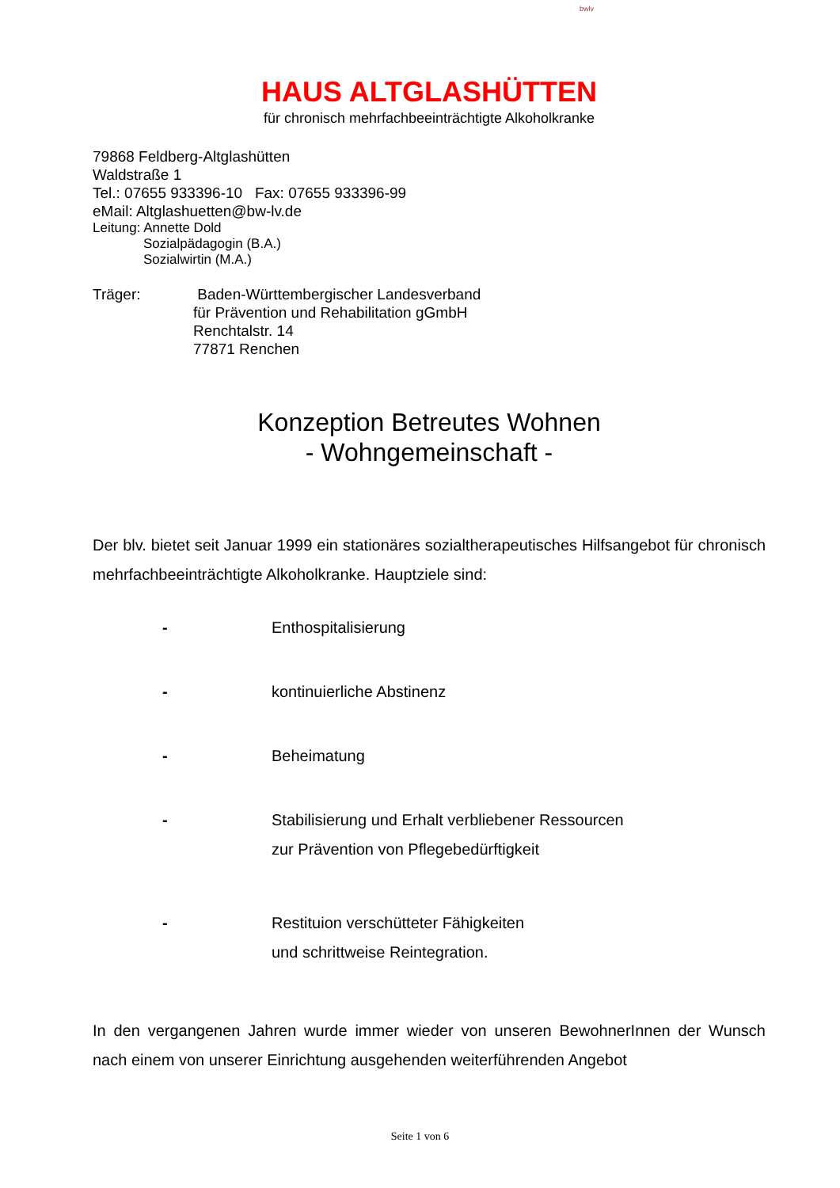bwlv
HAUS ALTGLASHÜTTEN
für chronisch mehrfachbeeinträchtigte Alkoholkranke
79868 Feldberg-Altglashütten
Waldstraße 1
Tel.: 07655 933396-10 Fax: 07655 933396-99
eMail: Altglashuetten@bw-lv.de
Leitung: Annette Dold
Sozialpädagogin (B.A.)
Sozialwirtin (M.A.)
Träger: Baden-Württembergischer Landesverband
für Prävention und Rehabilitation gGmbH
Renchtalstr. 14
77871 Renchen
Konzeption Betreutes Wohnen
- Wohngemeinschaft -
Der blv. bietet seit Januar 1999 ein stationäres sozialtherapeutisches Hilfsangebot für chronisch mehrfachbeeinträchtigte Alkoholkranke. Hauptziele sind:
- Enthospitalisierung
- kontinuierliche Abstinenz
- Beheimatung
- Stabilisierung und Erhalt verbliebener Ressourcen
zur Prävention von Pflegebedürftigkeit
- Restituion verschütteter Fähigkeiten
und schrittweise Reintegration.
In den vergangenen Jahren wurde immer wieder von unseren BewohnerInnen der Wunsch nach einem von unserer Einrichtung ausgehenden weiterführenden Angebot
Seite 1 von 6